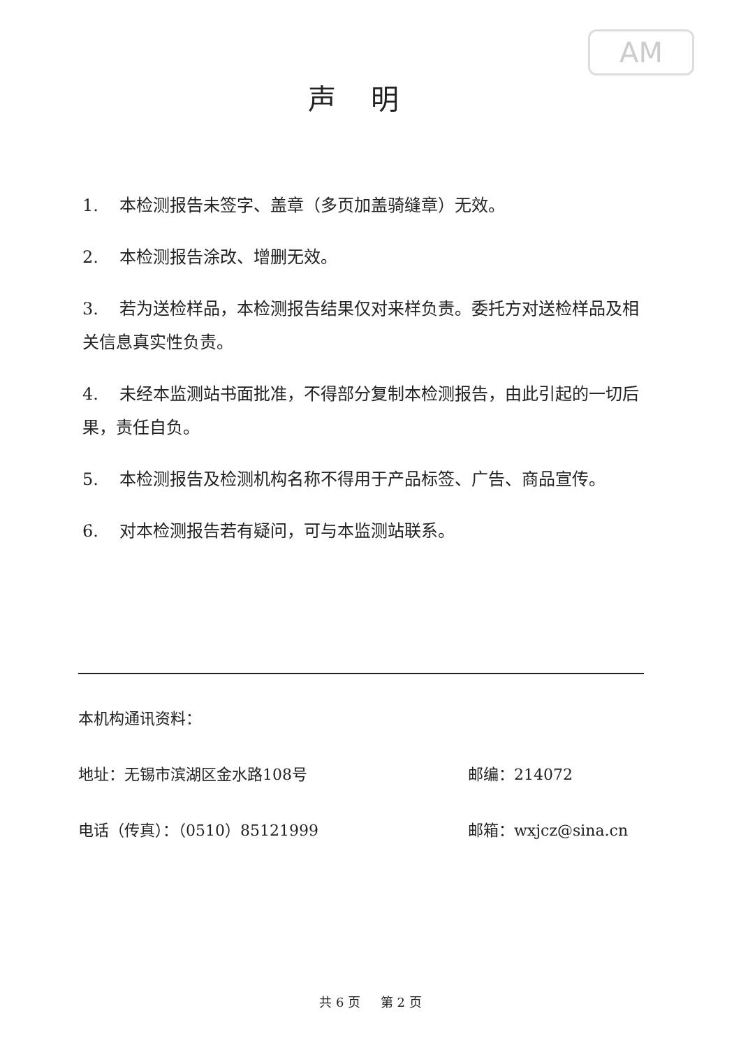AM
声明
1. 本检测报告未签字、盖章（多页加盖骑缝章）无效。
2. 本检测报告涂改、增删无效。
3. 若为送检样品，本检测报告结果仅对来样负责。委托方对送检样品及相关信息真实性负责。
4. 未经本监测站书面批准，不得部分复制本检测报告，由此引起的一切后果，责任自负。
5. 本检测报告及检测机构名称不得用于产品标签、广告、商品宣传。
6. 对本检测报告若有疑问，可与本监测站联系。
本机构通讯资料：
地址：无锡市滨湖区金水路108号 邮编：214072
电话（传真）：（0510）85121999 邮箱：wxjcz@sina.cn
共 6 页 第 2 页